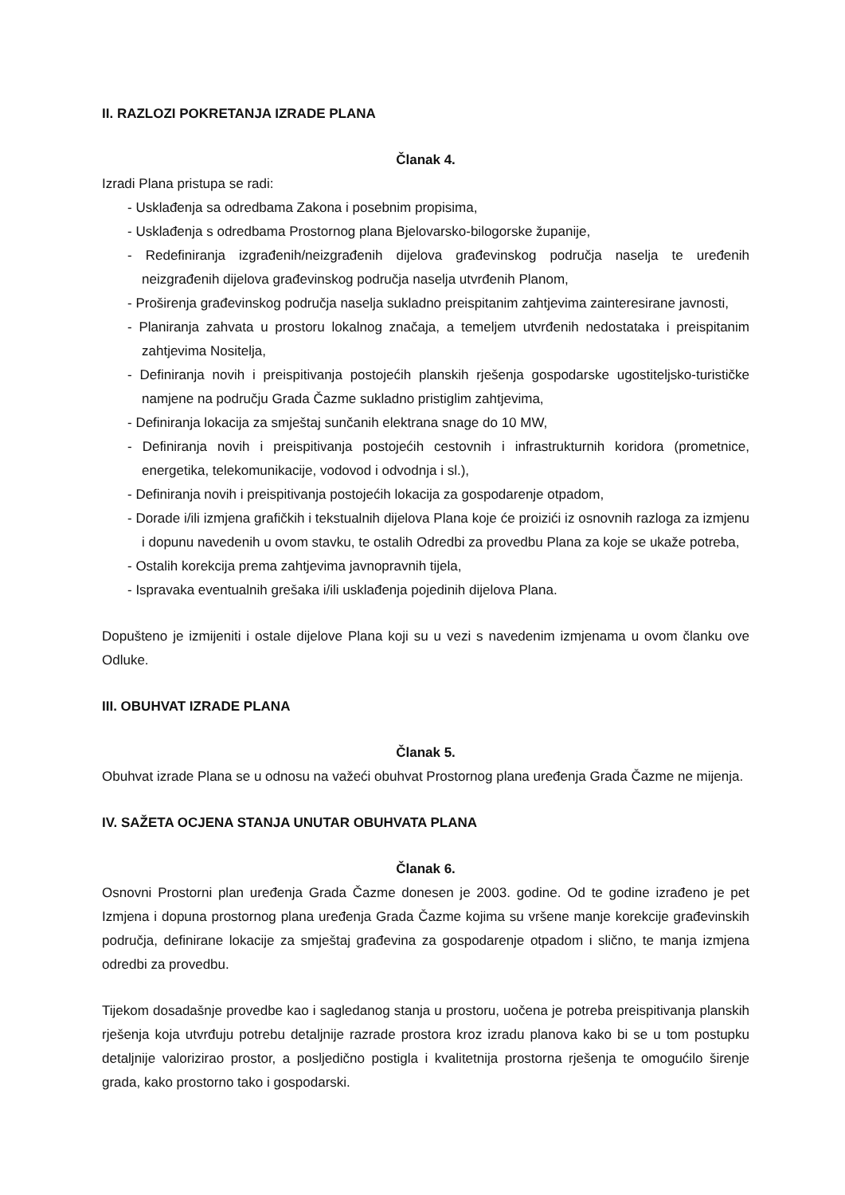II. RAZLOZI POKRETANJA IZRADE PLANA
Članak 4.
Izradi Plana pristupa se radi:
- Usklađenja sa odredbama Zakona i posebnim propisima,
- Usklađenja s odredbama Prostornog plana Bjelovarsko-bilogorske županije,
- Redefiniranja izgrađenih/neizgrađenih dijelova građevinskog područja naselja te uređenih neizgrađenih dijelova građevinskog područja naselja utvrđenih Planom,
- Proširenja građevinskog područja naselja sukladno preispitanim zahtjevima zainteresirane javnosti,
- Planiranja zahvata u prostoru lokalnog značaja, a temeljem utvrđenih nedostataka i preispitanim zahtjevima Nositelja,
- Definiranja novih i preispitivanja postojećih planskih rješenja gospodarske ugostiteljsko-turističke namjene na području Grada Čazme sukladno pristiglim zahtjevima,
- Definiranja lokacija za smještaj sunčanih elektrana snage do 10 MW,
- Definiranja novih i preispitivanja postojećih cestovnih i infrastrukturnih koridora (prometnice, energetika, telekomunikacije, vodovod i odvodnja i sl.),
- Definiranja novih i preispitivanja postojećih lokacija za gospodarenje otpadom,
- Dorade i/ili izmjena grafičkih i tekstualnih dijelova Plana koje će proizići iz osnovnih razloga za izmjenu i dopunu navedenih u ovom stavku, te ostalih Odredbi za provedbu Plana za koje se ukaže potreba,
- Ostalih korekcija prema zahtjevima javnopravnih tijela,
- Ispravaka eventualnih grešaka i/ili usklađenja pojedinih dijelova Plana.
Dopušteno je izmijeniti i ostale dijelove Plana koji su u vezi s navedenim izmjenama u ovom članku ove Odluke.
III. OBUHVAT IZRADE PLANA
Članak 5.
Obuhvat izrade Plana se u odnosu na važeći obuhvat Prostornog plana uređenja Grada Čazme ne mijenja.
IV. SAŽETA OCJENA STANJA UNUTAR OBUHVATA PLANA
Članak 6.
Osnovni Prostorni plan uređenja Grada Čazme donesen je 2003. godine. Od te godine izrađeno je pet Izmjena i dopuna prostornog plana uređenja Grada Čazme kojima su vršene manje korekcije građevinskih područja, definirane lokacije za smještaj građevina za gospodarenje otpadom i slično, te manja izmjena odredbi za provedbu.
Tijekom dosadašnje provedbe kao i sagledanog stanja u prostoru, uočena je potreba preispitivanja planskih rješenja koja utvrđuju potrebu detaljnije razrade prostora kroz izradu planova kako bi se u tom postupku detaljnije valorizirao prostor, a posljedično postigla i kvalitetnija prostorna rješenja te omogućilo širenje grada, kako prostorno tako i gospodarski.